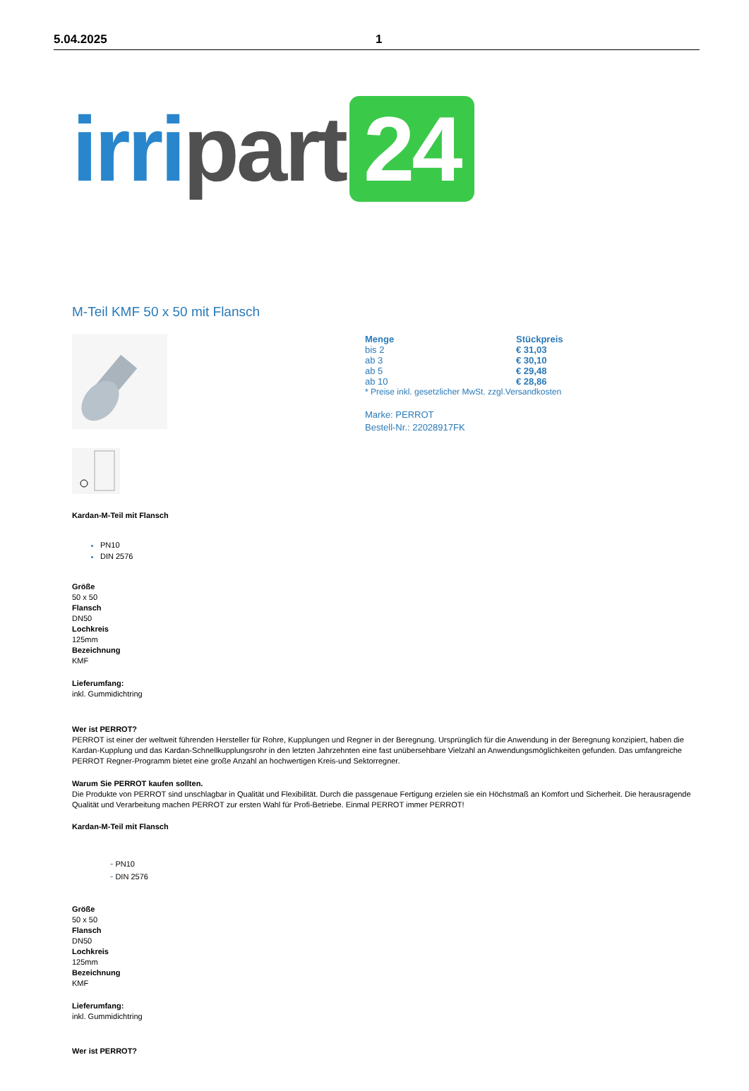5.04.2025 1
irri part 24
M-Teil KMF 50 x 50 mit Flansch
| Menge | Stückpreis |
| --- | --- |
| bis 2 | € 31,03 |
| ab 3 | € 30,10 |
| ab 5 | € 29,48 |
| ab 10 | € 28,86 |
* Preise inkl. gesetzlicher MwSt. zzgl.Versandkosten
Marke: PERROT
Bestell-Nr.: 22028917FK
Kardan-M-Teil mit Flansch
PN10
DIN 2576
Größe
50 x 50
Flansch
DN50
Lochkreis
125mm
Bezeichnung
KMF
Lieferumfang:
inkl. Gummidichtring
Wer ist PERROT?
PERROT ist einer der weltweit führenden Hersteller für Rohre, Kupplungen und Regner in der Beregnung. Ursprünglich für die Anwendung in der Beregnung konzipiert, haben die Kardan-Kupplung und das Kardan-Schnellkupplungsrohr in den letzten Jahrzehnten eine fast unübersehbare Vielzahl an Anwendungsmöglichkeiten gefunden. Das umfangreiche PERROT Regner-Programm bietet eine große Anzahl an hochwertigen Kreis-und Sektorregner.
Warum Sie PERROT kaufen sollten.
Die Produkte von PERROT sind unschlagbar in Qualität und Flexibilität. Durch die passgenaue Fertigung erzielen sie ein Höchstmaß an Komfort und Sicherheit. Die herausragende Qualität und Verarbeitung machen PERROT zur ersten Wahl für Profi-Betriebe. Einmal PERROT immer PERROT!
Kardan-M-Teil mit Flansch
- PN10
- DIN 2576
Größe
50 x 50
Flansch
DN50
Lochkreis
125mm
Bezeichnung
KMF
Lieferumfang:
inkl. Gummidichtring
Wer ist PERROT?